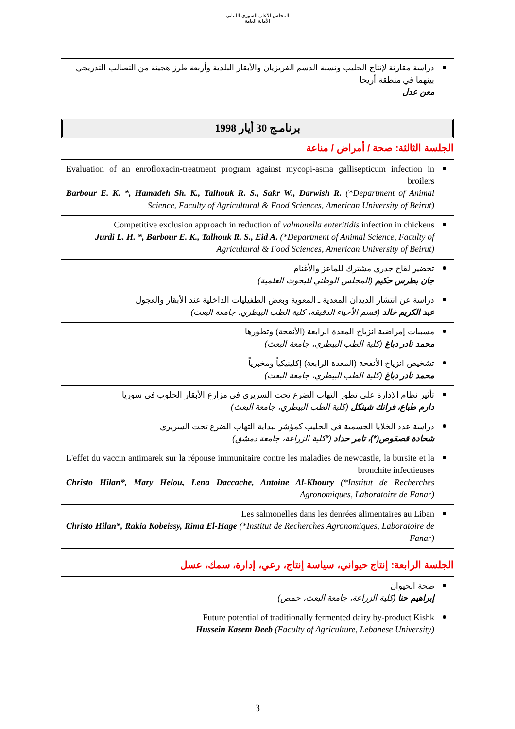المجلس الأعلى السوري اللبناني
الأمانة العامة
دراسة مقارنة لإنتاج الحليب ونسبة الدسم الفريزيان والأبقار البلدية وأربعة طرز هجينة من التصالب التدريجي بينهما في منطقة أريحا
معن عدل
برنامـج 30 أيار 1998
الجلسة الثالثة: صحة / أمراض / مناعة
Evaluation of an enrofloxacin-treatment program against mycopi-asma gallisepticum infection in broilers
Barbour E. K. *, Hamadeh Sh. K., Talhouk R. S., Sakr W., Darwish R. (*Department of Animal Science, Faculty of Agricultural & Food Sciences, American University of Beirut)
Competitive exclusion approach in reduction of valmonella enteritidis infection in chickens
Jurdi L. H. *, Barbour E. K., Talhouk R. S., Eid A. (*Department of Animal Science, Faculty of Agricultural & Food Sciences, American University of Beirut)
تحضير لقاح جدري مشترك للماعز والأغنام
جان بطرس حكيم (المجلس الوطني للبحوث العلمية)
دراسة عن انتشار الديدان المعدية ـ المعوية وبعض الطفيليات الداخلية عند الأبقار والعجول
عبد الكريم خالد (قسم الأحياء الدقيقة، كلية الطب البيطري، جامعة البعث)
مسببات إمراضية انزياح المعدة الرابعة (الأنفحة) وتطورها
محمد نادر دباغ (كلية الطب البيطري، جامعة البعث)
تشخيص انزياح الأنفحة (المعدة الرابعة) إكلينيكياً ومخبرياً
محمد نادر دباغ (كلية الطب البيطري، جامعة البعث)
تأثير نظام الإدارة على تطور التهاب الضرع تحت السريري في مزارع الأبقار الحلوب في سوريا
دارم طباع، فرانك شينكل (كلية الطب البيطري، جامعة البعث)
دراسة عدد الخلايا الجسمية في الحليب كمؤشر لبداية التهاب الضرع تحت السريري
شحادة قصقوص(*)، تامر حداد (*كلية الزراعة، جامعة دمشق)
L'effet du vaccin antimarek sur la réponse immunitaire contre les maladies de newcastle, la bursite et la bronchite infectieuses
Christo Hilan*, Mary Helou, Lena Daccache, Antoine Al-Khoury (*Institut de Recherches Agronomiques, Laboratoire de Fanar)
Les salmonelles dans les denrées alimentaires au Liban
Christo Hilan*, Rakia Kobeissy, Rima El-Hage (*Institut de Recherches Agronomiques, Laboratoire de Fanar)
الجلسة الرابعة: إنتاج حيواني، سياسة إنتاج، رعي، إدارة، سمك، عسل
صحة الحيوان
إبراهيم حنا (كلية الزراعة، جامعة البعث، حمص)
Future potential of traditionally fermented dairy by-product Kishk
Hussein Kasem Deeb (Faculty of Agriculture, Lebanese University)
3